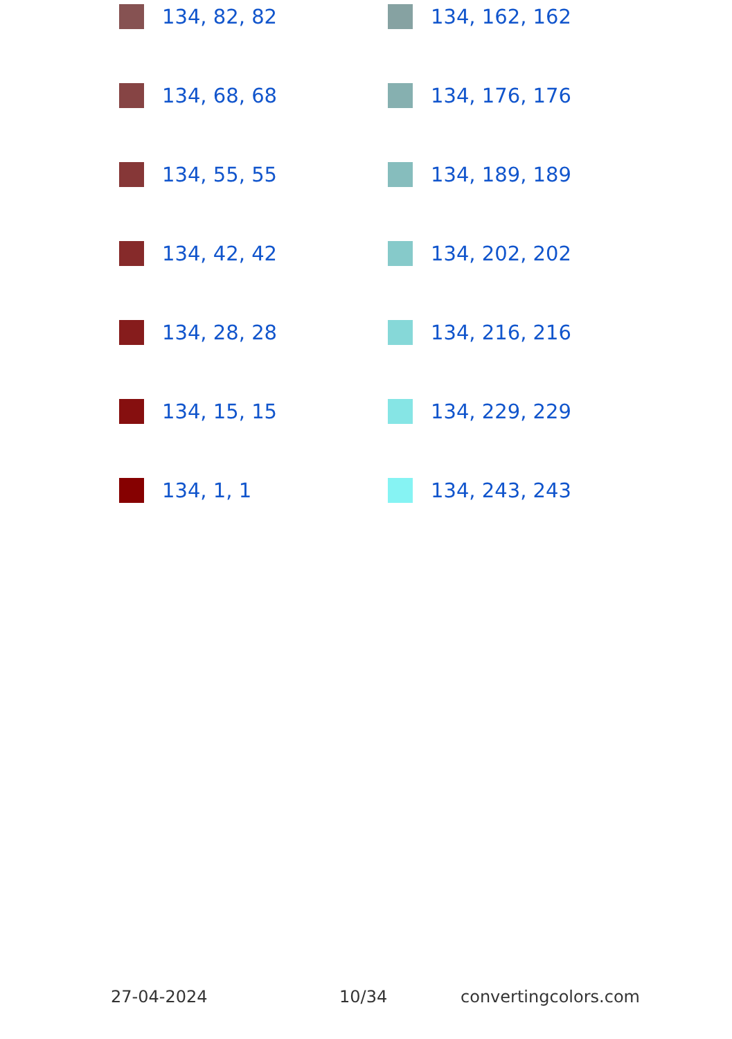134, 82, 82 134, 162, 162
134, 68, 68 134, 176, 176
134, 55, 55 134, 189, 189
134, 42, 42 134, 202, 202
134, 28, 28 134, 216, 216
134, 15, 15 134, 229, 229
134, 1, 1 134, 243, 243
27-04-2024 10/34 convertingcolors.com